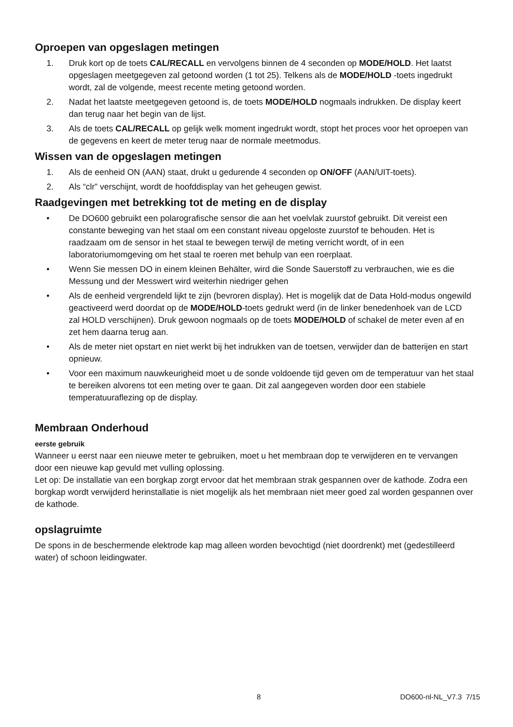Oproepen van opgeslagen metingen
1. Druk kort op de toets CAL/RECALL en vervolgens binnen de 4 seconden op MODE/HOLD. Het laatst opgeslagen meetgegeven zal getoond worden (1 tot 25). Telkens als de MODE/HOLD -toets ingedrukt wordt, zal de volgende, meest recente meting getoond worden.
2. Nadat het laatste meetgegeven getoond is, de toets MODE/HOLD nogmaals indrukken. De display keert dan terug naar het begin van de lijst.
3. Als de toets CAL/RECALL op gelijk welk moment ingedrukt wordt, stopt het proces voor het oproepen van de gegevens en keert de meter terug naar de normale meetmodus.
Wissen van de opgeslagen metingen
1. Als de eenheid ON (AAN) staat, drukt u gedurende 4 seconden op ON/OFF (AAN/UIT-toets).
2. Als “clr” verschijnt, wordt de hoofddisplay van het geheugen gewist.
Raadgevingen met betrekking tot de meting en de display
• De DO600 gebruikt een polarografische sensor die aan het voelvlak zuurstof gebruikt. Dit vereist een constante beweging van het staal om een constant niveau opgeloste zuurstof te behouden. Het is raadzaam om de sensor in het staal te bewegen terwijl de meting verricht wordt, of in een laboratoriumomgeving om het staal te roeren met behulp van een roerplaat.
• Wenn Sie messen DO in einem kleinen Behälter, wird die Sonde Sauerstoff zu verbrauchen, wie es die Messung und der Messwert wird weiterhin niedriger gehen
• Als de eenheid vergrendeld lijkt te zijn (bevroren display). Het is mogelijk dat de Data Hold-modus ongewild geactiveerd werd doordat op de MODE/HOLD-toets gedrukt werd (in de linker benedenhoek van de LCD zal HOLD verschijnen). Druk gewoon nogmaals op de toets MODE/HOLD of schakel de meter even af en zet hem daarna terug aan.
• Als de meter niet opstart en niet werkt bij het indrukken van de toetsen, verwijder dan de batterijen en start opnieuw.
• Voor een maximum nauwkeurigheid moet u de sonde voldoende tijd geven om de temperatuur van het staal te bereiken alvorens tot een meting over te gaan. Dit zal aangegeven worden door een stabiele temperatuuraflezing op de display.
Membraan Onderhoud
eerste gebruik
Wanneer u eerst naar een nieuwe meter te gebruiken, moet u het membraan dop te verwijderen en te vervangen door een nieuwe kap gevuld met vulling oplossing.
Let op: De installatie van een borgkap zorgt ervoor dat het membraan strak gespannen over de kathode. Zodra een borgkap wordt verwijderd herinstallatie is niet mogelijk als het membraan niet meer goed zal worden gespannen over de kathode.
opslagruimte
De spons in de beschermende elektrode kap mag alleen worden bevochtigd (niet doordrenkt) met (gedestilleerd water) of schoon leidingwater.
8 DO600-nl-NL_V7.3 7/15